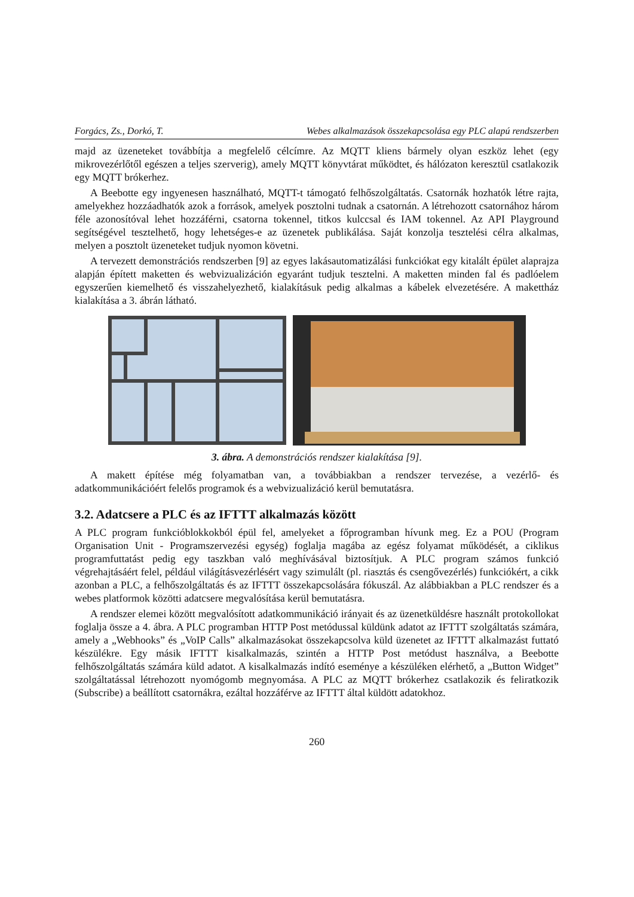Forgács, Zs., Dorkó, T. Webes alkalmazások összekapcsolása egy PLC alapú rendszerben
majd az üzeneteket továbbítja a megfelelő célcímre. Az MQTT kliens bármely olyan eszköz lehet (egy mikrovezérlőtől egészen a teljes szerverig), amely MQTT könyvtárat működtet, és hálózaton keresztül csatlakozik egy MQTT brókerhez.
A Beebotte egy ingyenesen használható, MQTT-t támogató felhőszolgáltatás. Csatornák hozhatók létre rajta, amelyekhez hozzáadhatók azok a források, amelyek posztolni tudnak a csatornán. A létrehozott csatornához három féle azonosítóval lehet hozzáférni, csatorna tokennel, titkos kulccsal és IAM tokennel. Az API Playground segítségével tesztelhető, hogy lehetséges-e az üzenetek publikálása. Saját konzolja tesztelési célra alkalmas, melyen a posztolt üzeneteket tudjuk nyomon követni.
A tervezett demonstrációs rendszerben [9] az egyes lakásautomatizálási funkciókat egy kitalált épület alaprajza alapján épített maketten és webvizualizáción egyaránt tudjuk tesztelni. A maketten minden fal és padlóelem egyszerűen kiemelhető és visszahelyezhető, kialakításuk pedig alkalmas a kábelek elvezetésére. A makettház kialakítása a 3. ábrán látható.
3. ábra. A demonstrációs rendszer kialakítása [9].
A makett építése még folyamatban van, a továbbiakban a rendszer tervezése, a vezérlő- és adatkommunikációért felelős programok és a webvizualizáció kerül bemutatásra.
3.2. Adatcsere a PLC és az IFTTT alkalmazás között
A PLC program funkcióblokkokból épül fel, amelyeket a főprogramban hívunk meg. Ez a POU (Program Organisation Unit - Programszervezési egység) foglalja magába az egész folyamat működését, a ciklikus programfuttatást pedig egy taszkban való meghívásával biztosítjuk. A PLC program számos funkció végrehajtásáért felel, például világításvezérlésért vagy szimulált (pl. riasztás és csengővezérlés) funkciókért, a cikk azonban a PLC, a felhőszolgáltatás és az IFTTT összekapcsolására fókuszál. Az alábbiakban a PLC rendszer és a webes platformok közötti adatcsere megvalósítása kerül bemutatásra.
A rendszer elemei között megvalósított adatkommunikáció irányait és az üzenetküldésre használt protokollokat foglalja össze a 4. ábra. A PLC programban HTTP Post metódussal küldünk adatot az IFTTT szolgáltatás számára, amely a „Webhooks” és „VoIP Calls” alkalmazásokat összekapcsolva küld üzenetet az IFTTT alkalmazást futtató készülékre. Egy másik IFTTT kisalkalmazás, szintén a HTTP Post metódust használva, a Beebotte felhőszolgáltatás számára küld adatot. A kisalkalmazás indító eseménye a készüléken elérhető, a „Button Widget” szolgáltatással létrehozott nyomógomb megnyomása. A PLC az MQTT brókerhez csatlakozik és feliratkozik (Subscribe) a beállított csatornákra, ezáltal hozzáférve az IFTTT által küldött adatokhoz.
260